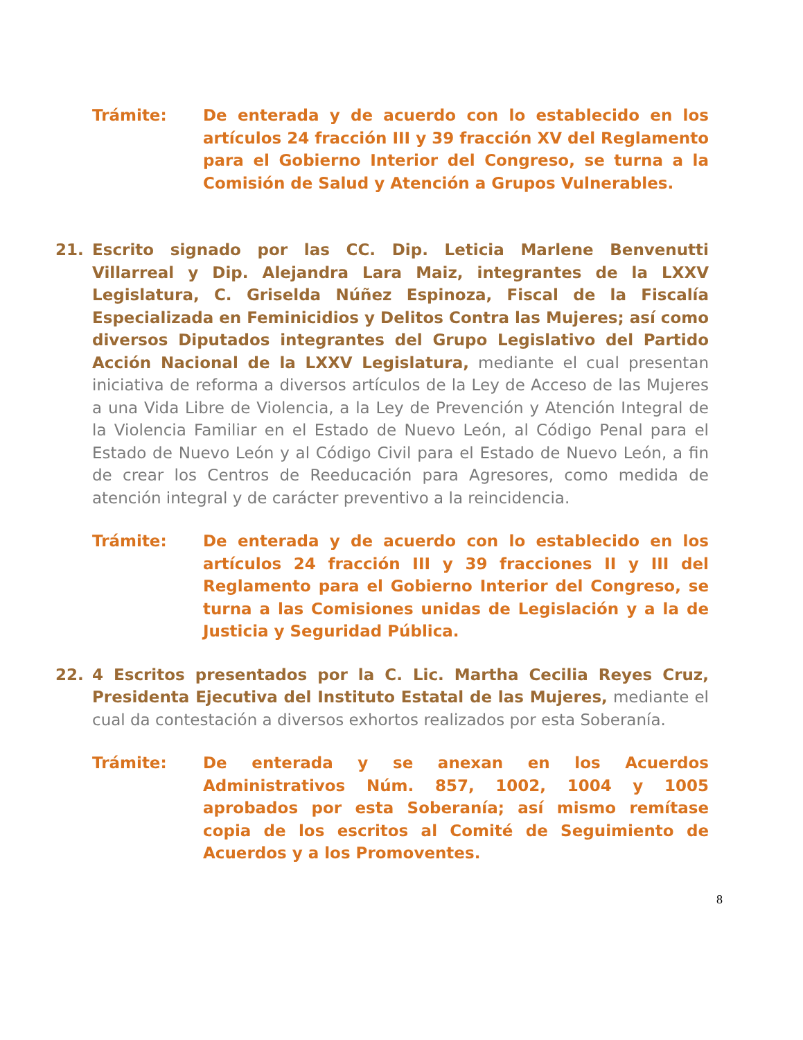Trámite: De enterada y de acuerdo con lo establecido en los artículos 24 fracción III y 39 fracción XV del Reglamento para el Gobierno Interior del Congreso, se turna a la Comisión de Salud y Atención a Grupos Vulnerables.
21. Escrito signado por las CC. Dip. Leticia Marlene Benvenutti Villarreal y Dip. Alejandra Lara Maiz, integrantes de la LXXV Legislatura, C. Griselda Núñez Espinoza, Fiscal de la Fiscalía Especializada en Feminicidios y Delitos Contra las Mujeres; así como diversos Diputados integrantes del Grupo Legislativo del Partido Acción Nacional de la LXXV Legislatura, mediante el cual presentan iniciativa de reforma a diversos artículos de la Ley de Acceso de las Mujeres a una Vida Libre de Violencia, a la Ley de Prevención y Atención Integral de la Violencia Familiar en el Estado de Nuevo León, al Código Penal para el Estado de Nuevo León y al Código Civil para el Estado de Nuevo León, a fin de crear los Centros de Reeducación para Agresores, como medida de atención integral y de carácter preventivo a la reincidencia.
Trámite: De enterada y de acuerdo con lo establecido en los artículos 24 fracción III y 39 fracciones II y III del Reglamento para el Gobierno Interior del Congreso, se turna a las Comisiones unidas de Legislación y a la de Justicia y Seguridad Pública.
22. 4 Escritos presentados por la C. Lic. Martha Cecilia Reyes Cruz, Presidenta Ejecutiva del Instituto Estatal de las Mujeres, mediante el cual da contestación a diversos exhortos realizados por esta Soberanía.
Trámite: De enterada y se anexan en los Acuerdos Administrativos Núm. 857, 1002, 1004 y 1005 aprobados por esta Soberanía; así mismo remítase copia de los escritos al Comité de Seguimiento de Acuerdos y a los Promoventes.
8